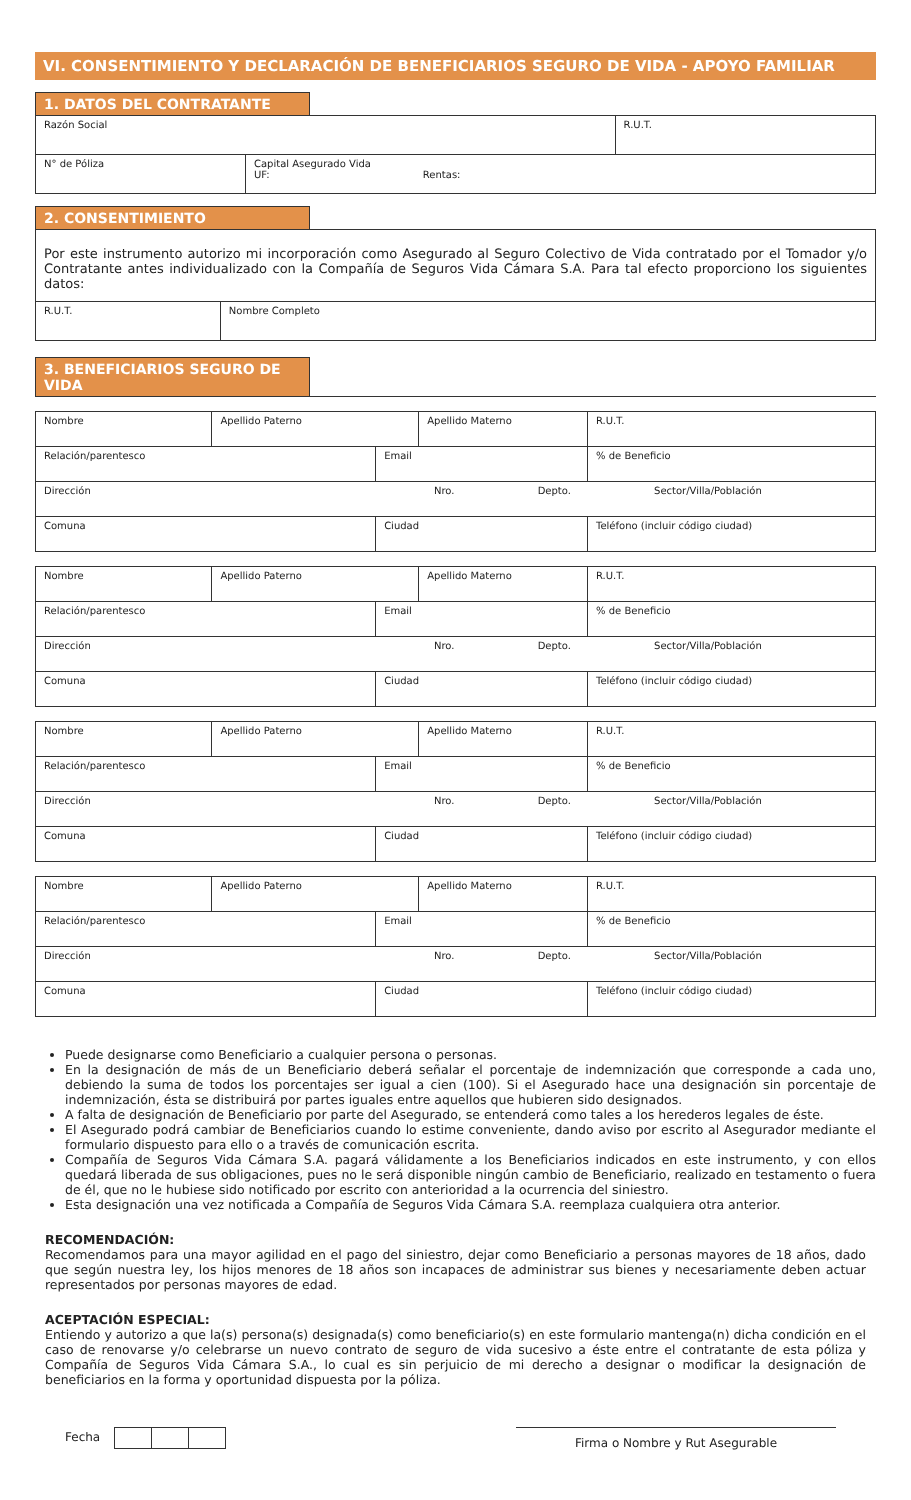VI. CONSENTIMIENTO Y DECLARACIÓN DE BENEFICIARIOS SEGURO DE VIDA - APOYO FAMILIAR
1. DATOS DEL CONTRATANTE
| Razón Social | | R.U.T. |
| N° de Póliza | Capital Asegurado Vida UF: Rentas: | |
2. CONSENTIMIENTO
| Por este instrumento autorizo mi incorporación como Asegurado al Seguro Colectivo de Vida contratado por el Tomador y/o Contratante antes individualizado con la Compañía de Seguros Vida Cámara S.A. Para tal efecto proporciono los siguientes datos: | |
| R.U.T. | Nombre Completo |
3. BENEFICIARIOS SEGURO DE VIDA
| Nombre | Apellido Paterno | | Apellido Materno | | R.U.T. |
| Relación/parentesco | | Email | | | % de Beneficio |
| Dirección Nro. Depto. Sector/Villa/Población | | | | | |
| Comuna | | Ciudad | | Teléfono (incluir código ciudad) | |
| Nombre | Apellido Paterno | | Apellido Materno | | R.U.T. |
| Relación/parentesco | | Email | | | % de Beneficio |
| Dirección Nro. Depto. Sector/Villa/Población | | | | | |
| Comuna | | Ciudad | | Teléfono (incluir código ciudad) | |
| Nombre | Apellido Paterno | | Apellido Materno | | R.U.T. |
| Relación/parentesco | | Email | | | % de Beneficio |
| Dirección Nro. Depto. Sector/Villa/Población | | | | | |
| Comuna | | Ciudad | | Teléfono (incluir código ciudad) | |
| Nombre | Apellido Paterno | | Apellido Materno | | R.U.T. |
| Relación/parentesco | | Email | | | % de Beneficio |
| Dirección Nro. Depto. Sector/Villa/Población | | | | | |
| Comuna | | Ciudad | | Teléfono (incluir código ciudad) | |
Puede designarse como Beneficiario a cualquier persona o personas.
En la designación de más de un Beneficiario deberá señalar el porcentaje de indemnización que corresponde a cada uno, debiendo la suma de todos los porcentajes ser igual a cien (100). Si el Asegurado hace una designación sin porcentaje de indemnización, ésta se distribuirá por partes iguales entre aquellos que hubieren sido designados.
A falta de designación de Beneficiario por parte del Asegurado, se entenderá como tales a los herederos legales de éste.
El Asegurado podrá cambiar de Beneficiarios cuando lo estime conveniente, dando aviso por escrito al Asegurador mediante el formulario dispuesto para ello o a través de comunicación escrita.
Compañía de Seguros Vida Cámara S.A. pagará válidamente a los Beneficiarios indicados en este instrumento, y con ellos quedará liberada de sus obligaciones, pues no le será disponible ningún cambio de Beneficiario, realizado en testamento o fuera de él, que no le hubiese sido notificado por escrito con anterioridad a la ocurrencia del siniestro.
Esta designación una vez notificada a Compañía de Seguros Vida Cámara S.A. reemplaza cualquiera otra anterior.
RECOMENDACIÓN:
Recomendamos para una mayor agilidad en el pago del siniestro, dejar como Beneficiario a personas mayores de 18 años, dado que según nuestra ley, los hijos menores de 18 años son incapaces de administrar sus bienes y necesariamente deben actuar representados por personas mayores de edad.
ACEPTACIÓN ESPECIAL:
Entiendo y autorizo a que la(s) persona(s) designada(s) como beneficiario(s) en este formulario mantenga(n) dicha condición en el caso de renovarse y/o celebrarse un nuevo contrato de seguro de vida sucesivo a éste entre el contratante de esta póliza y Compañía de Seguros Vida Cámara S.A., lo cual es sin perjuicio de mi derecho a designar o modificar la designación de beneficiarios en la forma y oportunidad dispuesta por la póliza.
Fecha
Firma o Nombre y Rut Asegurable